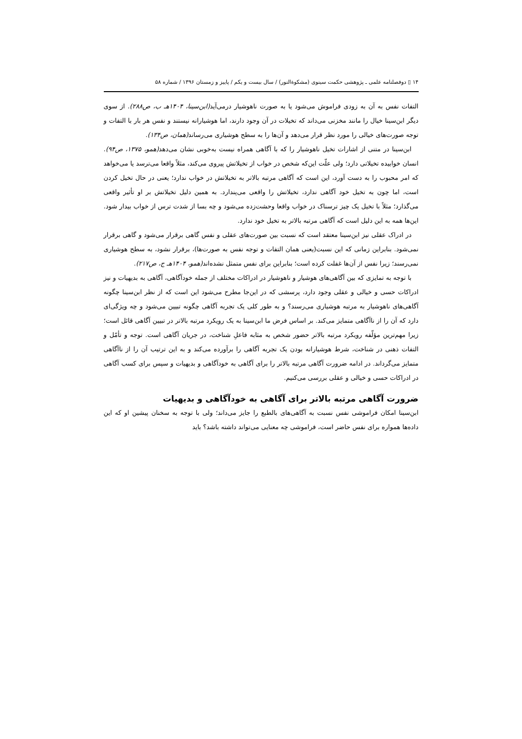۱۴ ▯ دوفصلنامه علمی ـ پژوهشی حکمت سینوی (مشکوةالنور) / سال بیست و یکم / پاییز و زمستان ۱۳۹۶ / شماره ۵۸
التفات نفس به آن به زودی فراموش می‌شود یا به صورت ناهوشیار درمی‌آید(ابن‌سینا، ۱۴۰۴هـ ب، ص۲۸۸). از سوی دیگر ابن‌سینا خیال را مانند مخزنی می‌داند که تخیلات در آن وجود دارند، اما هوشیارانه نیستند و نفس هر بار با التفات و توجه صورت‌های خیالی را مورد نظر قرار می‌دهد و آن‌ها را به سطح هوشیاری می‌رساند(همان، ص۱۳۴).
ابن‌سینا در متنی از اشارات تخیل ناهوشیار را که با آگاهی همراه نیست به‌خوبی نشان می‌دهد(همو، ۱۳۷۵، ص۹۴). انسان خوابیده تخیلاتی دارد؛ ولی علّت این‌که شخص در خواب از تخیلاتش پیروی می‌کند، مثلاً واقعا می‌ترسد یا می‌خواهد که امر محبوب را به دست آورد، این است که آگاهی مرتبه بالاتر به تخیلاتش در خواب ندارد؛ یعنی در حال تخیل کردن است، اما چون به تخیل خود آگاهی ندارد، تخیلاتش را واقعی می‌پندارد. به همین دلیل تخیلاتش بر او تأثیر واقعی می‌گذارد؛ مثلاً با تخیل یک چیز ترسناک در خواب واقعا وحشت‌زده می‌شود و چه بسا از شدت ترس از خواب بیدار شود. این‌ها همه به این دلیل است که آگاهی مرتبه بالاتر به تخیل خود ندارد.
در ادراک عقلی نیز ابن‌سینا معتقد است که نسبت بین صورت‌های عقلی و نفس گاهی برقرار می‌شود و گاهی برقرار نمی‌شود. بنابراین زمانی که این نسبت(یعنی همان التفات و توجه نفس به صورت‌ها)، برقرار نشود، به سطح هوشیاری نمی‌رسند؛ زیرا نفس از آن‌ها غفلت کرده است؛ بنابراین برای نفس متمثل نشده‌اند(همو، ۱۴۰۴هـ ج، ص۲۱۷).
با توجه به تمایزی که بین آگاهی‌های هوشیار و ناهوشیار در ادراکات مختلف از جمله خودآگاهی، آگاهی به بدیهیات و نیز ادراکات حسی و خیالی و عقلی وجود دارد، پرسشی که در این‌جا مطرح می‌شود این است که از نظر ابن‌سینا چگونه آگاهی‌های ناهوشیار به مرتبه هوشیاری می‌رسند؟ و به طور کلی یک تجربه آگاهی چگونه تبیین می‌شود و چه ویژگی‌ای دارد که آن را از ناآگاهی متمایز می‌کند. بر اساس فرض ما ابن‌سینا به یک رویکرد مرتبه بالاتر در تبیین آگاهی قائل است؛ زیرا مهم‌ترین مؤلّفه رویکرد مرتبه بالاتر حضور شخص به مثابه فاعلِ شناخت، در جریان آگاهی است. توجه و تأمّل و التفات ذهنی در شناخت، شرط هوشیارانه بودن یک تجربه آگاهی را برآورده می‌کند و به این ترتیب آن را از ناآگاهی متمایز می‌گرداند. در ادامه ضرورت آگاهی مرتبه بالاتر را برای آگاهی به خودآگاهی و بدیهیات و سپس برای کسب آگاهی در ادراکات حسی و خیالی و عقلی بررسی می‌کنیم.
ضرورت آگاهی مرتبه بالاتر برای آگاهی به خودآگاهی و بدیهیات
ابن‌سینا امکان فراموشی نفس نسبت به آگاهی‌های بالطبع را جایز می‌داند؛ ولی با توجه به سخنان پیشین او که این داده‌ها همواره برای نفس حاضر است، فراموشی چه معنایی می‌تواند داشته باشد؟ باید